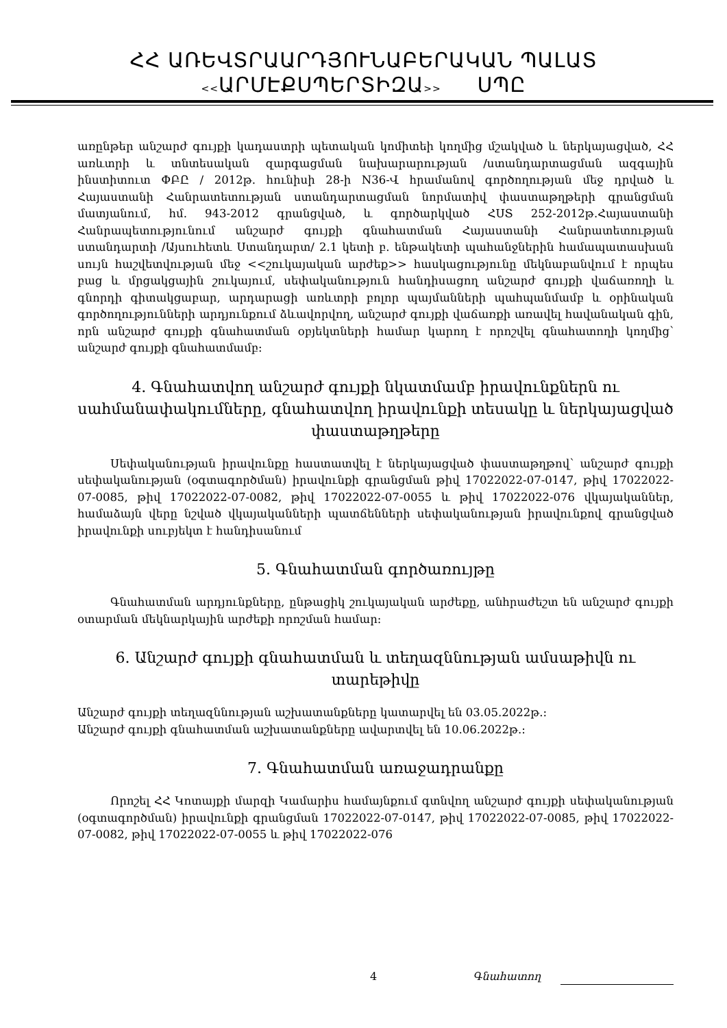ՀՀ ԱՌԵՎՏՐԱԱՐԴՅՈՒՆԱԲԵՐԱԿԱՆ ՊԱԼԱՏ
<<ԱՐՄԷՔՍՊԵՐՏԻԶԱ>> ՍՊԸ
առընթեր անշարժ գույքի կադաստրի պետական կոմիտեի կողմից մշակված և ներկայացված, ՀՀ առևտրի և տնտեսական զարգացման նախարարության /ստանդարտացման ազգային ինստիտուտ ՓԲԸ / 2012թ. հունիսի 28-ի N36-Վ հրամանով գործողության մեջ դրված և Հայաստանի Հանրատետության ստանդարտացման նորմատիվ փաստաթղթերի գրանցման մատյանում, հմ. 943-2012 գրանցված, և գործարկված ՀՍՏ 252-2012թ.Հայաստանի Հանրապետությունում անշարժ գույքի գնահատման Հայաստանի Հանրատետության ստանդարտի /Այսուհետև Ստանդարտ/ 2.1 կետի բ. ենթակետի պահանջներին համապատասխան սույն հաշվետվության մեջ <<շուկայական արժեք>> հասկացությունը մեկնաբանվում է որպես բաց և մրցակցային շուկայում, սեփականություն հանդիսացող անշարժ գույքի վաճառողի և գնորդի գիտակցաբար, արդարացի առևտրի բոլոր պայմանների պահպանմամբ և օրինական գործողությունների արդյունքում ձևավորվող, անշարժ գույքի վաճառքի առավել հավանական գին, որն անշարժ գույքի գնահատման օբյեկտների համար կարող է որոշվել գնահատողի կողմից՝ անշարժ գույքի գնահատմամբ:
4. Գնահատվող անշարժ գույքի նկատմամբ իրավունքներն ու սահմանափակումները, գնահատվող իրավունքի տեսակը և ներկայացված փաստաթղթերը
Սեփականության իրավունքը հաստատվել է ներկայացված փաստաթղթով՝ անշարժ գույքի սեփականության (օգտագործման) իրավունքի գրանցման թիվ 17022022-07-0147, թիվ 17022022-07-0085, թիվ 17022022-07-0082, թիվ 17022022-07-0055 և թիվ 17022022-076 վկայականներ, համաձայն վերը նշված վկայականների պատճենների սեփականության իրավունքով գրանցված իրավունքի սուբյեկտ է հանդիսանում
5. Գնահատման գործառույթը
Գնահատման արդյունքները, ընթացիկ շուկայական արժեքը, անհրաժեշտ են անշարժ գույքի օտարման մեկնարկային արժեքի որոշման համար:
6. Անշարժ գույքի գնահատման և տեղազննության ամսաթիվն ու տարեթիվը
Անշարժ գույքի տեղազննության աշխատանքները կատարվել են 03.05.2022թ.:
Անշարժ գույքի գնահատման աշխատանքները ավարտվել են 10.06.2022թ.:
7. Գնահատման առաջադրանքը
Որոշել ՀՀ Կոտայքի մարզի Կամարիս համայնքում գտնվող անշարժ գույքի սեփականության (օգտագործման) իրավունքի գրանցման 17022022-07-0147, թիվ 17022022-07-0085, թիվ 17022022-07-0082, թիվ 17022022-07-0055 և թիվ 17022022-076
4 Գնահատող